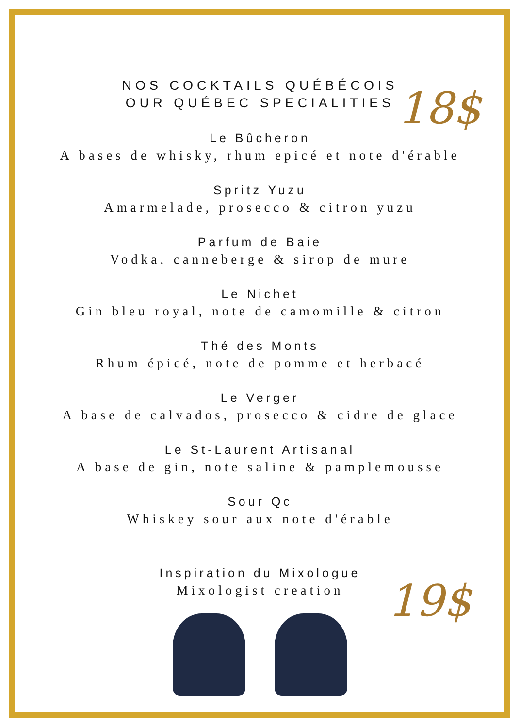18$
19$
NOS COCKTAILS QUÉBÉCOIS
OUR QUÉBEC SPECIALITIES
Le Bûcheron
A bases de whisky, rhum epicé et note d'érable
Spritz Yuzu
Amarmelade, prosecco & citron yuzu
Parfum de Baie
Vodka, canneberge & sirop de mure
Le Nichet
Gin bleu royal, note de camomille & citron
Thé des Monts
Rhum épicé, note de pomme et herbacé
Le Verger
A base de calvados, prosecco & cidre de glace
Le St-Laurent Artisanal
A base de gin, note saline & pamplemousse
Sour Qc
Whiskey sour aux note d'érable
Inspiration du Mixologue
Mixologist creation